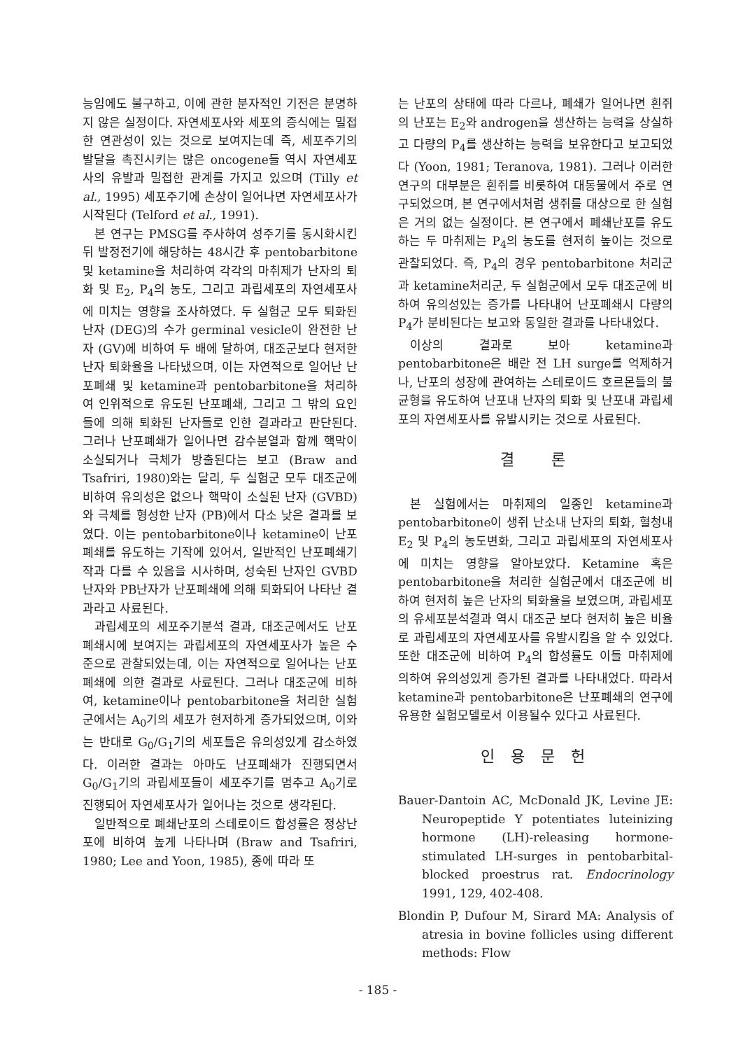능임에도 불구하고, 이에 관한 분자적인 기전은 분명하지 않은 실정이다. 자연세포사와 세포의 증식에는 밀접한 연관성이 있는 것으로 보여지는데 즉, 세포주기의 발달을 촉진시키는 많은 oncogene들 역시 자연세포사의 유발과 밀접한 관계를 가지고 있으며 (Tilly et al., 1995) 세포주기에 손상이 일어나면 자연세포사가 시작된다 (Telford et al., 1991).
본 연구는 PMSG를 주사하여 성주기를 동시화시킨 뒤 발정전기에 해당하는 48시간 후 pentobarbitone 및 ketamine을 처리하여 각각의 마취제가 난자의 퇴화 및 E<sub>2</sub>, P<sub>4</sub>의 농도, 그리고 과립세포의 자연세포사에 미치는 영향을 조사하였다. 두 실험군 모두 퇴화된 난자 (DEG)의 수가 germinal vesicle이 완전한 난자 (GV)에 비하여 두 배에 달하여, 대조군보다 현저한 난자 퇴화율을 나타냈으며, 이는 자연적으로 일어난 난포폐쇄 및 ketamine과 pentobarbitone을 처리하여 인위적으로 유도된 난포폐쇄, 그리고 그 밖의 요인들에 의해 퇴화된 난자들로 인한 결과라고 판단된다. 그러나 난포폐쇄가 일어나면 감수분열과 함께 핵막이 소실되거나 극체가 방출된다는 보고 (Braw and Tsafriri, 1980)와는 달리, 두 실험군 모두 대조군에 비하여 유의성은 없으나 핵막이 소실된 난자 (GVBD)와 극체를 형성한 난자 (PB)에서 다소 낮은 결과를 보였다. 이는 pentobarbitone이나 ketamine이 난포폐쇄를 유도하는 기작에 있어서, 일반적인 난포폐쇄기작과 다를 수 있음을 시사하며, 성숙된 난자인 GVBD난자와 PB난자가 난포폐쇄에 의해 퇴화되어 나타난 결과라고 사료된다.
과립세포의 세포주기분석 결과, 대조군에서도 난포폐쇄시에 보여지는 과립세포의 자연세포사가 높은 수준으로 관찰되었는데, 이는 자연적으로 일어나는 난포폐쇄에 의한 결과로 사료된다. 그러나 대조군에 비하여, ketamine이나 pentobarbitone을 처리한 실험군에서는 A<sub>0</sub>기의 세포가 현저하게 증가되었으며, 이와는 반대로 G<sub>0</sub>/G<sub>1</sub>기의 세포들은 유의성있게 감소하였다. 이러한 결과는 아마도 난포폐쇄가 진행되면서 G<sub>0</sub>/G<sub>1</sub>기의 과립세포들이 세포주기를 멈추고 A<sub>0</sub>기로 진행되어 자연세포사가 일어나는 것으로 생각된다.
일반적으로 폐쇄난포의 스테로이드 합성률은 정상난포에 비하여 높게 나타나며 (Braw and Tsafriri, 1980; Lee and Yoon, 1985), 종에 따라 또
는 난포의 상태에 따라 다르나, 폐쇄가 일어나면 흰쥐의 난포는 E<sub>2</sub>와 androgen을 생산하는 능력을 상실하고 다량의 P<sub>4</sub>를 생산하는 능력을 보유한다고 보고되었다 (Yoon, 1981; Teranova, 1981). 그러나 이러한 연구의 대부분은 흰쥐를 비롯하여 대동물에서 주로 연구되었으며, 본 연구에서처럼 생쥐를 대상으로 한 실험은 거의 없는 실정이다. 본 연구에서 폐쇄난포를 유도하는 두 마취제는 P<sub>4</sub>의 농도를 현저히 높이는 것으로 관찰되었다. 즉, P<sub>4</sub>의 경우 pentobarbitone 처리군과 ketamine처리군, 두 실험군에서 모두 대조군에 비하여 유의성있는 증가를 나타내어 난포폐쇄시 다량의 P<sub>4</sub>가 분비된다는 보고와 동일한 결과를 나타내었다.
이상의 결과로 보아 ketamine과 pentobarbitone은 배란 전 LH surge를 억제하거나, 난포의 성장에 관여하는 스테로이드 호르몬들의 불균형을 유도하여 난포내 난자의 퇴화 및 난포내 과립세포의 자연세포사를 유발시키는 것으로 사료된다.
결 론
본 실험에서는 마취제의 일종인 ketamine과 pentobarbitone이 생쥐 난소내 난자의 퇴화, 혈청내 E<sub>2</sub> 및 P<sub>4</sub>의 농도변화, 그리고 과립세포의 자연세포사에 미치는 영향을 알아보았다. Ketamine 혹은 pentobarbitone을 처리한 실험군에서 대조군에 비하여 현저히 높은 난자의 퇴화율을 보였으며, 과립세포의 유세포분석결과 역시 대조군 보다 현저히 높은 비율로 과립세포의 자연세포사를 유발시킴을 알 수 있었다. 또한 대조군에 비하여 P<sub>4</sub>의 합성률도 이들 마취제에 의하여 유의성있게 증가된 결과를 나타내었다. 따라서 ketamine과 pentobarbitone은 난포폐쇄의 연구에 유용한 실험모델로서 이용될수 있다고 사료된다.
인 용 문 헌
Bauer-Dantoin AC, McDonald JK, Levine JE: Neuropeptide Y potentiates luteinizing hormone (LH)-releasing hormone-stimulated LH-surges in pentobarbital-blocked proestrus rat. Endocrinology 1991, 129, 402-408.
Blondin P, Dufour M, Sirard MA: Analysis of atresia in bovine follicles using different methods: Flow
- 185 -